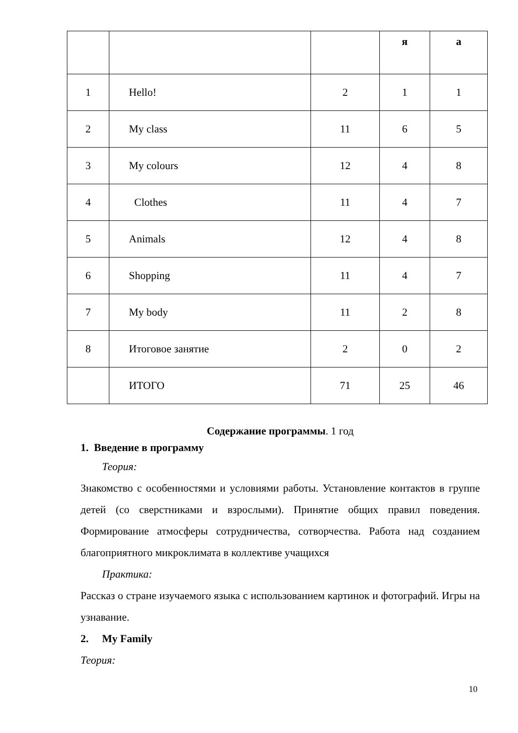| | | | я | а |
| --- | --- | --- | --- | --- |
| 1 | Hello! | 2 | 1 | 1 |
| 2 | My class | 11 | 6 | 5 |
| 3 | My colours | 12 | 4 | 8 |
| 4 | Clothes | 11 | 4 | 7 |
| 5 | Animals | 12 | 4 | 8 |
| 6 | Shopping | 11 | 4 | 7 |
| 7 | My body | 11 | 2 | 8 |
| 8 | Итоговое занятие | 2 | 0 | 2 |
| | ИТОГО | 71 | 25 | 46 |
Содержание программы. 1 год
1. Введение в программу
Теория:
Знакомство с особенностями и условиями работы. Установление контактов в группе детей (со сверстниками и взрослыми). Принятие общих правил поведения. Формирование атмосферы сотрудничества, сотворчества. Работа над созданием благоприятного микроклимата в коллективе учащихся
Практика:
Рассказ о стране изучаемого языка с использованием картинок и фотографий. Игры на узнавание.
2. My Family
Теория:
10